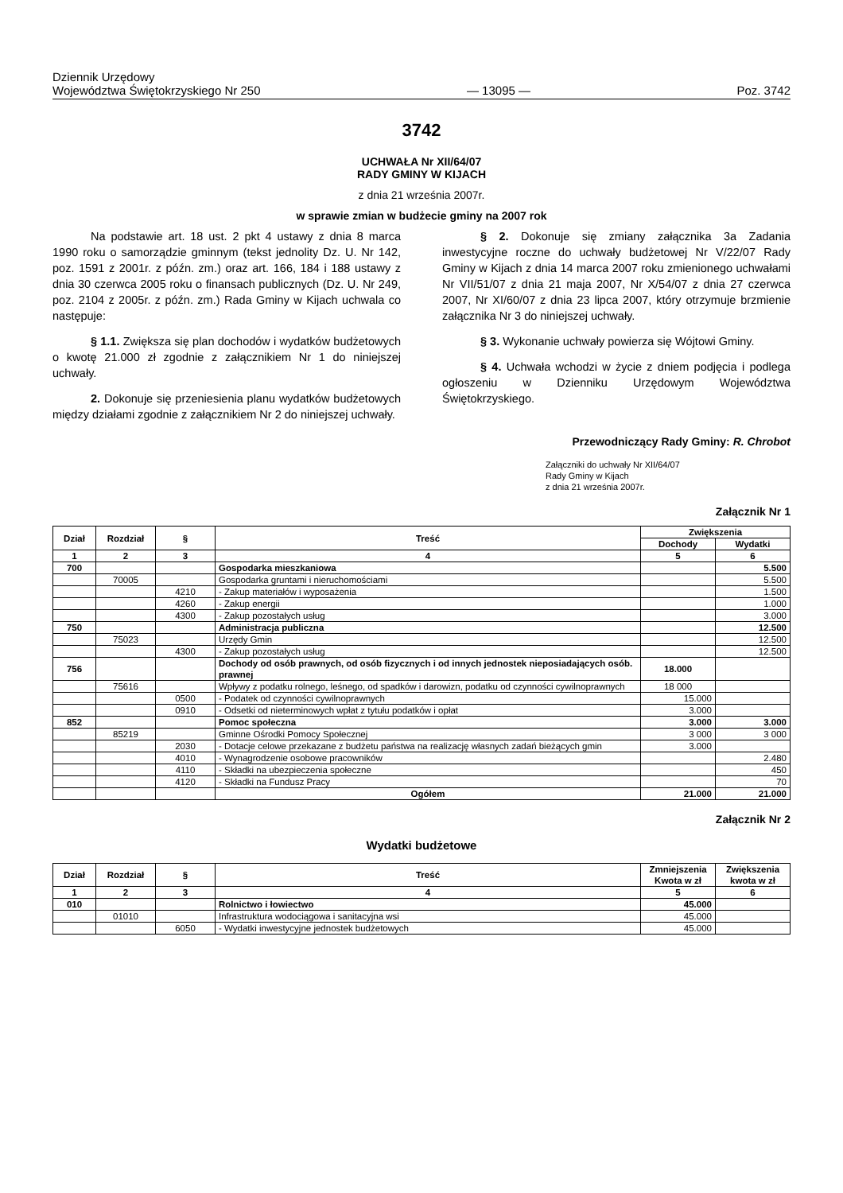Dziennik Urzędowy
Województwa Świętokrzyskiego Nr 250
— 13095 —
Poz. 3742
3742
UCHWAŁA Nr XII/64/07
RADY GMINY W KIJACH
z dnia 21 września 2007r.
w sprawie zmian w budżecie gminy na 2007 rok
Na podstawie art. 18 ust. 2 pkt 4 ustawy z dnia 8 marca 1990 roku o samorządzie gminnym (tekst jednolity Dz. U. Nr 142, poz. 1591 z 2001r. z późn. zm.) oraz art. 166, 184 i 188 ustawy z dnia 30 czerwca 2005 roku o finansach publicznych (Dz. U. Nr 249, poz. 2104 z 2005r. z późn. zm.) Rada Gminy w Kijach uchwala co następuje:
§ 1.1. Zwiększa się plan dochodów i wydatków budżetowych o kwotę 21.000 zł zgodnie z załącznikiem Nr 1 do niniejszej uchwały.
2. Dokonuje się przeniesienia planu wydatków budżetowych między działami zgodnie z załącznikiem Nr 2 do niniejszej uchwały.
§ 2. Dokonuje się zmiany załącznika 3a Zadania inwestycyjne roczne do uchwały budżetowej Nr V/22/07 Rady Gminy w Kijach z dnia 14 marca 2007 roku zmienionego uchwałami Nr VII/51/07 z dnia 21 maja 2007, Nr X/54/07 z dnia 27 czerwca 2007, Nr XI/60/07 z dnia 23 lipca 2007, który otrzymuje brzmienie załącznika Nr 3 do niniejszej uchwały.
§ 3. Wykonanie uchwały powierza się Wójtowi Gminy.
§ 4. Uchwała wchodzi w życie z dniem podjęcia i podlega ogłoszeniu w Dzienniku Urzędowym Województwa Świętokrzyskiego.
Przewodniczący Rady Gminy: R. Chrobot
Załączniki do uchwały Nr XII/64/07
Rady Gminy w Kijach
z dnia 21 września 2007r.
Załącznik Nr 1
| Dział | Rozdział | § | Treść | Zwiększenia | |
| --- | --- | --- | --- | --- | --- |
| | | | | Dochody | Wydatki |
| 1 | 2 | 3 | 4 | 5 | 6 |
| 700 | | | Gospodarka mieszkaniowa | | 5.500 |
| | 70005 | | Gospodarka gruntami i nieruchomościami | | 5.500 |
| | | 4210 | - Zakup materiałów i wyposażenia | | 1.500 |
| | | 4260 | - Zakup energii | | 1.000 |
| | | 4300 | - Zakup pozostałych usług | | 3.000 |
| 750 | | | Administracja publiczna | | 12.500 |
| | 75023 | | Urzędy Gmin | | 12.500 |
| | | 4300 | - Zakup pozostałych usług | | 12.500 |
| 756 | | | Dochody od osób prawnych, od osób fizycznych i od innych jednostek nieposiadających osób. prawnej | 18.000 | |
| | 75616 | | Wpływy z podatku rolnego, leśnego, od spadków i darowizn, podatku od czynności cywilnoprawnych | 18 000 | |
| | | 0500 | - Podatek od czynności cywilnoprawnych | 15.000 | |
| | | 0910 | - Odsetki od nieterminowych wpłat z tytułu podatków i opłat | 3.000 | |
| 852 | | | Pomoc społeczna | 3.000 | 3.000 |
| | 85219 | | Gminne Ośrodki Pomocy Społecznej | 3 000 | 3 000 |
| | | 2030 | - Dotacje celowe przekazane z budżetu państwa na realizację własnych zadań bieżących gmin | 3.000 | |
| | | 4010 | - Wynagrodzenie osobowe pracowników | | 2.480 |
| | | 4110 | - Składki na ubezpieczenia społeczne | | 450 |
| | | 4120 | - Składki na Fundusz Pracy | | 70 |
| | | | Ogółem | 21.000 | 21.000 |
Załącznik Nr 2
Wydatki budżetowe
| Dział | Rozdział | § | Treść | Zmniejszenia Kwota w zł | Zwiększenia kwota w zł |
| --- | --- | --- | --- | --- | --- |
| 1 | 2 | 3 | 4 | 5 | 6 |
| 010 | | | Rolnictwo i łowiectwo | 45.000 | |
| | 01010 | | Infrastruktura wodociągowa i sanitacyjna wsi | 45.000 | |
| | | 6050 | - Wydatki inwestycyjne jednostek budżetowych | 45.000 | |